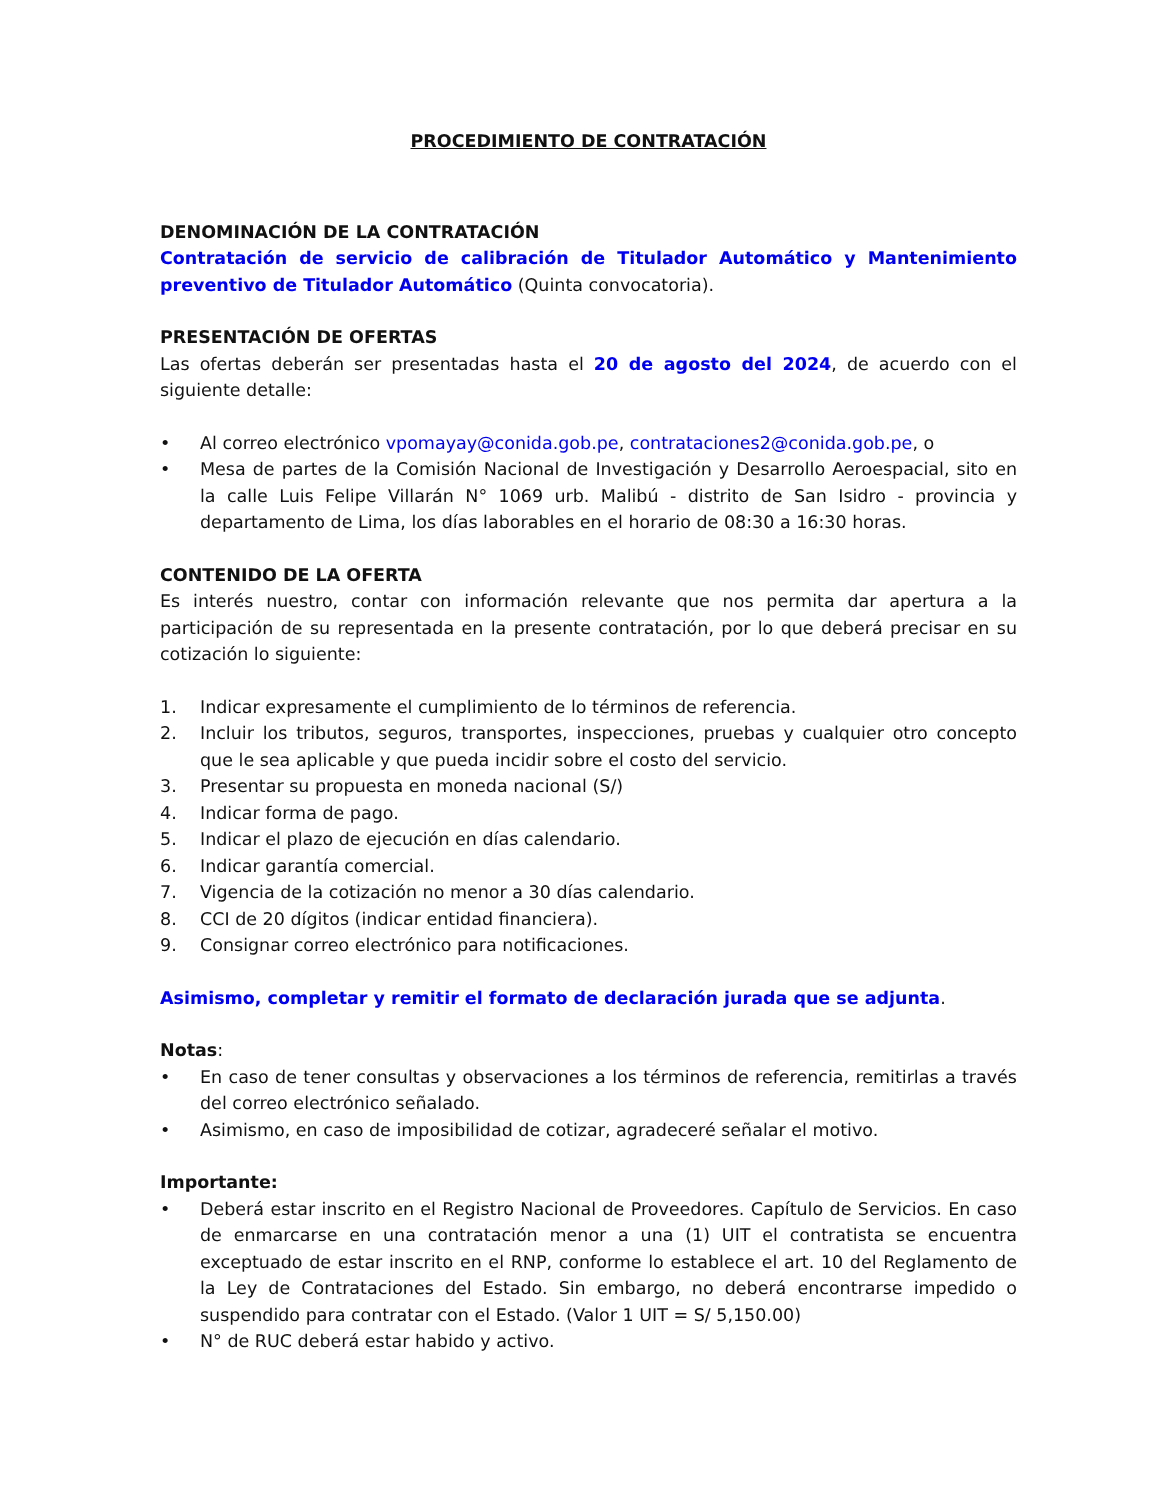PROCEDIMIENTO DE CONTRATACIÓN
DENOMINACIÓN DE LA CONTRATACIÓN
Contratación de servicio de calibración de Titulador Automático y Mantenimiento preventivo de Titulador Automático (Quinta convocatoria).
PRESENTACIÓN DE OFERTAS
Las ofertas deberán ser presentadas hasta el 20 de agosto del 2024, de acuerdo con el siguiente detalle:
• Al correo electrónico vpomayay@conida.gob.pe, contrataciones2@conida.gob.pe, o
• Mesa de partes de la Comisión Nacional de Investigación y Desarrollo Aeroespacial, sito en la calle Luis Felipe Villarán N° 1069 urb. Malibú - distrito de San Isidro - provincia y departamento de Lima, los días laborables en el horario de 08:30 a 16:30 horas.
CONTENIDO DE LA OFERTA
Es interés nuestro, contar con información relevante que nos permita dar apertura a la participación de su representada en la presente contratación, por lo que deberá precisar en su cotización lo siguiente:
1. Indicar expresamente el cumplimiento de lo términos de referencia.
2. Incluir los tributos, seguros, transportes, inspecciones, pruebas y cualquier otro concepto que le sea aplicable y que pueda incidir sobre el costo del servicio.
3. Presentar su propuesta en moneda nacional (S/)
4. Indicar forma de pago.
5. Indicar el plazo de ejecución en días calendario.
6. Indicar garantía comercial.
7. Vigencia de la cotización no menor a 30 días calendario.
8. CCI de 20 dígitos (indicar entidad financiera).
9. Consignar correo electrónico para notificaciones.
Asimismo, completar y remitir el formato de declaración jurada que se adjunta.
Notas:
• En caso de tener consultas y observaciones a los términos de referencia, remitirlas a través del correo electrónico señalado.
• Asimismo, en caso de imposibilidad de cotizar, agradeceré señalar el motivo.
Importante:
• Deberá estar inscrito en el Registro Nacional de Proveedores. Capítulo de Servicios. En caso de enmarcarse en una contratación menor a una (1) UIT el contratista se encuentra exceptuado de estar inscrito en el RNP, conforme lo establece el art. 10 del Reglamento de la Ley de Contrataciones del Estado. Sin embargo, no deberá encontrarse impedido o suspendido para contratar con el Estado. (Valor 1 UIT = S/ 5,150.00)
• N° de RUC deberá estar habido y activo.